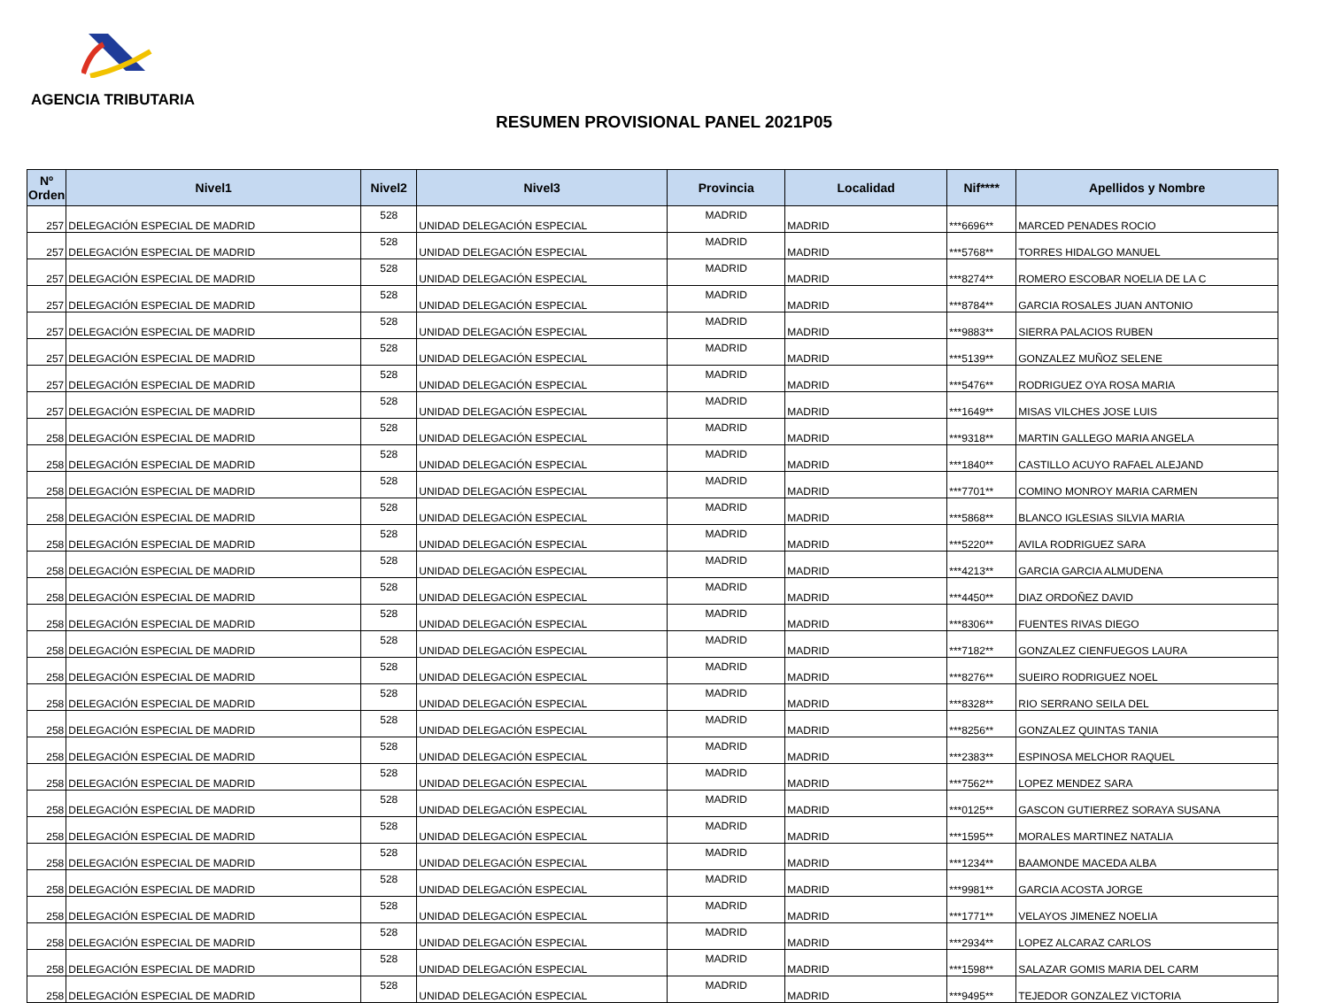AGENCIA TRIBUTARIA
RESUMEN PROVISIONAL PANEL 2021P05
| Nº Orden | Nivel1 | Nivel2 | Nivel3 | Provincia | Localidad | Nif**** | Apellidos y Nombre |
| --- | --- | --- | --- | --- | --- | --- | --- |
| 257 | DELEGACIÓN ESPECIAL DE MADRID | 528 | UNIDAD DELEGACIÓN ESPECIAL | MADRID | MADRID | ***6696** | MARCED PENADES ROCIO |
| 257 | DELEGACIÓN ESPECIAL DE MADRID | 528 | UNIDAD DELEGACIÓN ESPECIAL | MADRID | MADRID | ***5768** | TORRES HIDALGO MANUEL |
| 257 | DELEGACIÓN ESPECIAL DE MADRID | 528 | UNIDAD DELEGACIÓN ESPECIAL | MADRID | MADRID | ***8274** | ROMERO ESCOBAR NOELIA DE LA C |
| 257 | DELEGACIÓN ESPECIAL DE MADRID | 528 | UNIDAD DELEGACIÓN ESPECIAL | MADRID | MADRID | ***8784** | GARCIA ROSALES JUAN ANTONIO |
| 257 | DELEGACIÓN ESPECIAL DE MADRID | 528 | UNIDAD DELEGACIÓN ESPECIAL | MADRID | MADRID | ***9883** | SIERRA PALACIOS RUBEN |
| 257 | DELEGACIÓN ESPECIAL DE MADRID | 528 | UNIDAD DELEGACIÓN ESPECIAL | MADRID | MADRID | ***5139** | GONZALEZ MUÑOZ SELENE |
| 257 | DELEGACIÓN ESPECIAL DE MADRID | 528 | UNIDAD DELEGACIÓN ESPECIAL | MADRID | MADRID | ***5476** | RODRIGUEZ OYA ROSA MARIA |
| 257 | DELEGACIÓN ESPECIAL DE MADRID | 528 | UNIDAD DELEGACIÓN ESPECIAL | MADRID | MADRID | ***1649** | MISAS VILCHES JOSE LUIS |
| 258 | DELEGACIÓN ESPECIAL DE MADRID | 528 | UNIDAD DELEGACIÓN ESPECIAL | MADRID | MADRID | ***9318** | MARTIN GALLEGO MARIA ANGELA |
| 258 | DELEGACIÓN ESPECIAL DE MADRID | 528 | UNIDAD DELEGACIÓN ESPECIAL | MADRID | MADRID | ***1840** | CASTILLO ACUYO RAFAEL ALEJAND |
| 258 | DELEGACIÓN ESPECIAL DE MADRID | 528 | UNIDAD DELEGACIÓN ESPECIAL | MADRID | MADRID | ***7701** | COMINO MONROY MARIA CARMEN |
| 258 | DELEGACIÓN ESPECIAL DE MADRID | 528 | UNIDAD DELEGACIÓN ESPECIAL | MADRID | MADRID | ***5868** | BLANCO IGLESIAS SILVIA MARIA |
| 258 | DELEGACIÓN ESPECIAL DE MADRID | 528 | UNIDAD DELEGACIÓN ESPECIAL | MADRID | MADRID | ***5220** | AVILA RODRIGUEZ SARA |
| 258 | DELEGACIÓN ESPECIAL DE MADRID | 528 | UNIDAD DELEGACIÓN ESPECIAL | MADRID | MADRID | ***4213** | GARCIA GARCIA ALMUDENA |
| 258 | DELEGACIÓN ESPECIAL DE MADRID | 528 | UNIDAD DELEGACIÓN ESPECIAL | MADRID | MADRID | ***4450** | DIAZ ORDOÑEZ DAVID |
| 258 | DELEGACIÓN ESPECIAL DE MADRID | 528 | UNIDAD DELEGACIÓN ESPECIAL | MADRID | MADRID | ***8306** | FUENTES RIVAS DIEGO |
| 258 | DELEGACIÓN ESPECIAL DE MADRID | 528 | UNIDAD DELEGACIÓN ESPECIAL | MADRID | MADRID | ***7182** | GONZALEZ CIENFUEGOS LAURA |
| 258 | DELEGACIÓN ESPECIAL DE MADRID | 528 | UNIDAD DELEGACIÓN ESPECIAL | MADRID | MADRID | ***8276** | SUEIRO RODRIGUEZ NOEL |
| 258 | DELEGACIÓN ESPECIAL DE MADRID | 528 | UNIDAD DELEGACIÓN ESPECIAL | MADRID | MADRID | ***8328** | RIO SERRANO SEILA DEL |
| 258 | DELEGACIÓN ESPECIAL DE MADRID | 528 | UNIDAD DELEGACIÓN ESPECIAL | MADRID | MADRID | ***8256** | GONZALEZ QUINTAS TANIA |
| 258 | DELEGACIÓN ESPECIAL DE MADRID | 528 | UNIDAD DELEGACIÓN ESPECIAL | MADRID | MADRID | ***2383** | ESPINOSA MELCHOR RAQUEL |
| 258 | DELEGACIÓN ESPECIAL DE MADRID | 528 | UNIDAD DELEGACIÓN ESPECIAL | MADRID | MADRID | ***7562** | LOPEZ MENDEZ SARA |
| 258 | DELEGACIÓN ESPECIAL DE MADRID | 528 | UNIDAD DELEGACIÓN ESPECIAL | MADRID | MADRID | ***0125** | GASCON GUTIERREZ SORAYA SUSANA |
| 258 | DELEGACIÓN ESPECIAL DE MADRID | 528 | UNIDAD DELEGACIÓN ESPECIAL | MADRID | MADRID | ***1595** | MORALES MARTINEZ NATALIA |
| 258 | DELEGACIÓN ESPECIAL DE MADRID | 528 | UNIDAD DELEGACIÓN ESPECIAL | MADRID | MADRID | ***1234** | BAAMONDE MACEDA ALBA |
| 258 | DELEGACIÓN ESPECIAL DE MADRID | 528 | UNIDAD DELEGACIÓN ESPECIAL | MADRID | MADRID | ***9981** | GARCIA ACOSTA JORGE |
| 258 | DELEGACIÓN ESPECIAL DE MADRID | 528 | UNIDAD DELEGACIÓN ESPECIAL | MADRID | MADRID | ***1771** | VELAYOS JIMENEZ NOELIA |
| 258 | DELEGACIÓN ESPECIAL DE MADRID | 528 | UNIDAD DELEGACIÓN ESPECIAL | MADRID | MADRID | ***2934** | LOPEZ ALCARAZ CARLOS |
| 258 | DELEGACIÓN ESPECIAL DE MADRID | 528 | UNIDAD DELEGACIÓN ESPECIAL | MADRID | MADRID | ***1598** | SALAZAR GOMIS MARIA DEL CARM |
| 258 | DELEGACIÓN ESPECIAL DE MADRID | 528 | UNIDAD DELEGACIÓN ESPECIAL | MADRID | MADRID | ***9495** | TEJEDOR GONZALEZ VICTORIA |